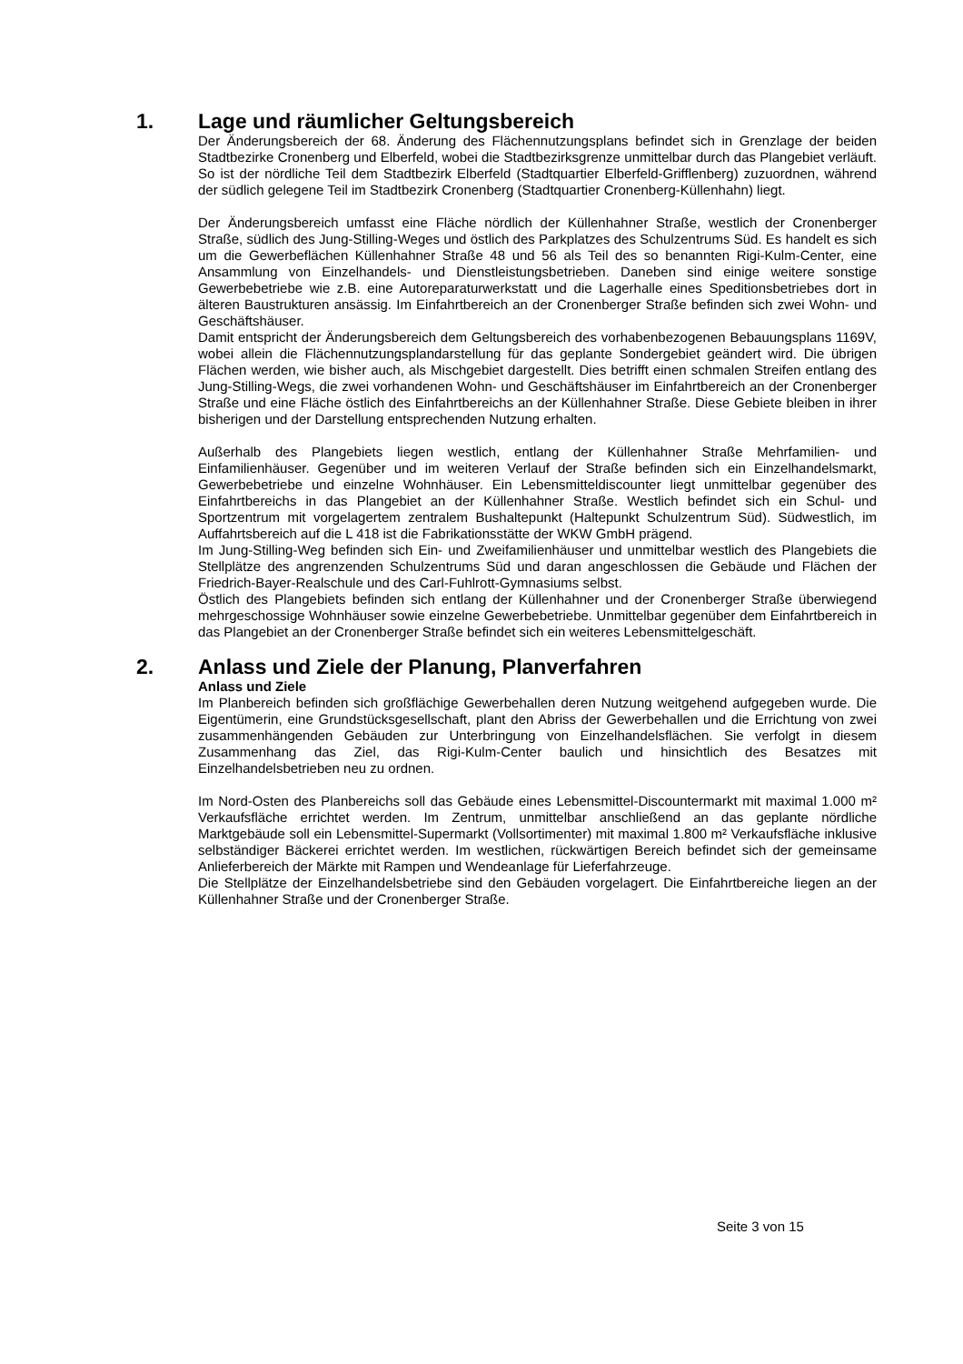1. Lage und räumlicher Geltungsbereich
Der Änderungsbereich der 68. Änderung des Flächennutzungsplans befindet sich in Grenzlage der beiden Stadtbezirke Cronenberg und Elberfeld, wobei die Stadtbezirksgrenze unmittelbar durch das Plangebiet verläuft. So ist der nördliche Teil dem Stadtbezirk Elberfeld (Stadtquartier Elberfeld-Grifflenberg) zuzuordnen, während der südlich gelegene Teil im Stadtbezirk Cronenberg (Stadtquartier Cronenberg-Küllenhahn) liegt.
Der Änderungsbereich umfasst eine Fläche nördlich der Küllenhahner Straße, westlich der Cronenberger Straße, südlich des Jung-Stilling-Weges und östlich des Parkplatzes des Schulzentrums Süd. Es handelt es sich um die Gewerbeflächen Küllenhahner Straße 48 und 56 als Teil des so benannten Rigi-Kulm-Center, eine Ansammlung von Einzelhandels- und Dienstleistungsbetrieben. Daneben sind einige weitere sonstige Gewerbebetriebe wie z.B. eine Autoreparaturwerkstatt und die Lagerhalle eines Speditionsbetriebes dort in älteren Baustrukturen ansässig. Im Einfahrtbereich an der Cronenberger Straße befinden sich zwei Wohn- und Geschäftshäuser.
Damit entspricht der Änderungsbereich dem Geltungsbereich des vorhabenbezogenen Bebauungsplans 1169V, wobei allein die Flächennutzungsplandarstellung für das geplante Sondergebiet geändert wird. Die übrigen Flächen werden, wie bisher auch, als Mischgebiet dargestellt. Dies betrifft einen schmalen Streifen entlang des Jung-Stilling-Wegs, die zwei vorhandenen Wohn- und Geschäftshäuser im Einfahrtbereich an der Cronenberger Straße und eine Fläche östlich des Einfahrtbereichs an der Küllenhahner Straße. Diese Gebiete bleiben in ihrer bisherigen und der Darstellung entsprechenden Nutzung erhalten.
Außerhalb des Plangebiets liegen westlich, entlang der Küllenhahner Straße Mehrfamilien- und Einfamilienhäuser. Gegenüber und im weiteren Verlauf der Straße befinden sich ein Einzelhandelsmarkt, Gewerbebetriebe und einzelne Wohnhäuser. Ein Lebensmitteldiscounter liegt unmittelbar gegenüber des Einfahrtbereichs in das Plangebiet an der Küllenhahner Straße. Westlich befindet sich ein Schul- und Sportzentrum mit vorgelagertem zentralem Bushaltepunkt (Haltepunkt Schulzentrum Süd). Südwestlich, im Auffahrtsbereich auf die L 418 ist die Fabrikationsstätte der WKW GmbH prägend.
Im Jung-Stilling-Weg befinden sich Ein- und Zweifamilienhäuser und unmittelbar westlich des Plangebiets die Stellplätze des angrenzenden Schulzentrums Süd und daran angeschlossen die Gebäude und Flächen der Friedrich-Bayer-Realschule und des Carl-Fuhlrott-Gymnasiums selbst.
Östlich des Plangebiets befinden sich entlang der Küllenhahner und der Cronenberger Straße überwiegend mehrgeschossige Wohnhäuser sowie einzelne Gewerbebetriebe. Unmittelbar gegenüber dem Einfahrtbereich in das Plangebiet an der Cronenberger Straße befindet sich ein weiteres Lebensmittelgeschäft.
2. Anlass und Ziele der Planung, Planverfahren
Anlass und Ziele
Im Planbereich befinden sich großflächige Gewerbehallen deren Nutzung weitgehend aufgegeben wurde. Die Eigentümerin, eine Grundstücksgesellschaft, plant den Abriss der Gewerbehallen und die Errichtung von zwei zusammenhängenden Gebäuden zur Unterbringung von Einzelhandelsflächen. Sie verfolgt in diesem Zusammenhang das Ziel, das Rigi-Kulm-Center baulich und hinsichtlich des Besatzes mit Einzelhandelsbetrieben neu zu ordnen.
Im Nord-Osten des Planbereichs soll das Gebäude eines Lebensmittel-Discountermarkt mit maximal 1.000 m² Verkaufsfläche errichtet werden. Im Zentrum, unmittelbar anschließend an das geplante nördliche Marktgebäude soll ein Lebensmittel-Supermarkt (Vollsortimenter) mit maximal 1.800 m² Verkaufsfläche inklusive selbständiger Bäckerei errichtet werden. Im westlichen, rückwärtigen Bereich befindet sich der gemeinsame Anlieferbereich der Märkte mit Rampen und Wendeanlage für Lieferfahrzeuge.
Die Stellplätze der Einzelhandelsbetriebe sind den Gebäuden vorgelagert. Die Einfahrtbereiche liegen an der Küllenhahner Straße und der Cronenberger Straße.
Seite 3 von 15